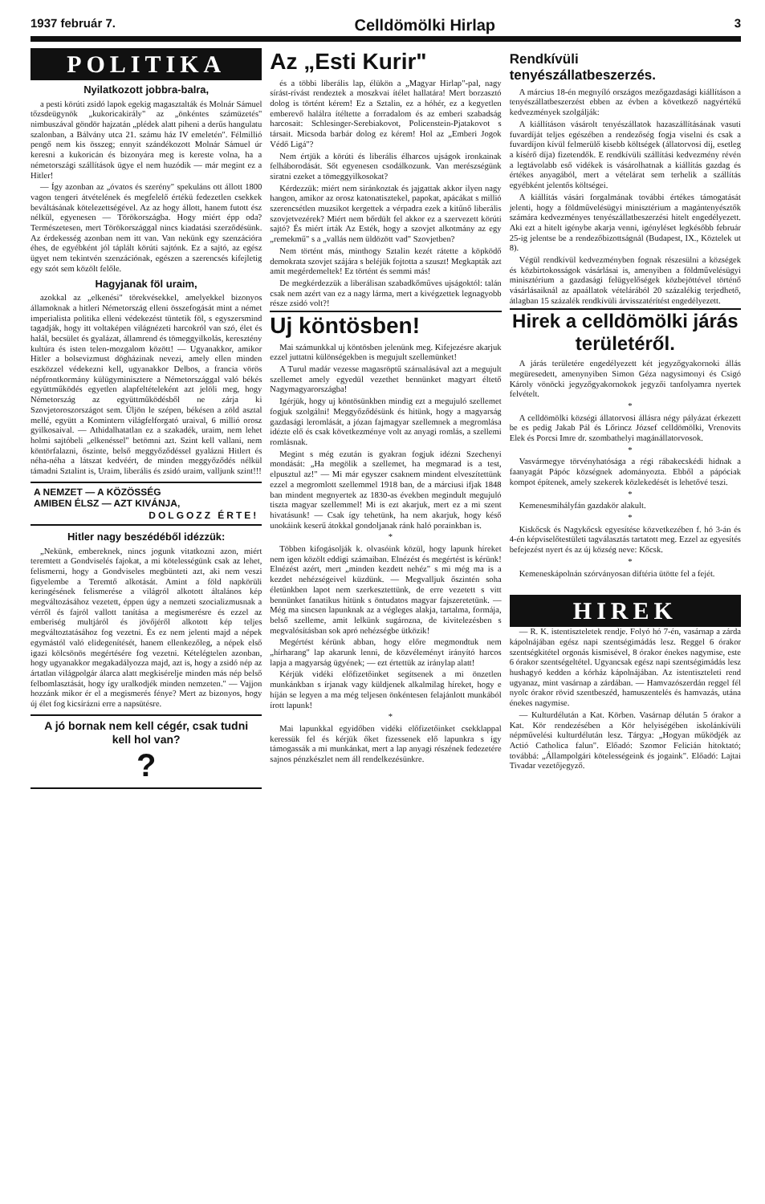1937 február 7. Celldömölki Hirlap 3
POLITIKA
Nyilatkozott jobbra-balra,
a pesti körúti zsidó lapok egekig magasztalták és Molnár Sámuel tőzsdeügynök „kukoricakirály" az „önkéntes számüzetés" nimbuszával göndör hajzatán „plédek alatt piheni a derűs hangulatu szalonban, a Bálvány utca 21. számu ház IV emeletén". Félmillió pengő nem kis összeg; ennyit szándékozott Molnár Sámuel úr keresni a kukoricán és bizonyára meg is kereste volna, ha a németországi szállítások ügye el nem huzódik — már megint ez a Hitler!
— Így azonban az „óvatos és szerény" spekuláns ott állott 1800 vagon tengeri átvételének és megfelelő értékü fedezetlen csekkek beváltásának kötelezettségével. Az az hogy állott, hanem futott ész nélkül, egyenesen — Törökországba. Hogy miért épp oda? Természetesen, mert Törökországgal nincs kiadatási szerződésünk. Az érdekesség azonban nem itt van. Van nekünk egy szenzációra éhes, de egyébként jól táplált körúti sajtónk. Ez a sajtó, az egész ügyet nem tekintvén szenzációnak, egészen a szerencsés kifejletig egy szót sem közölt felőle.
Hagyjanak föl uraim,
azokkal az „elkenési" törekvésekkel, amelyekkel bizonyos államoknak a hitleri Németország elleni összefogását mint a német imperialista politika elleni védekezést tüntetik föl, s egyszersmind tagadják, hogy itt voltaképen világnézeti harcokról van szó, élet és halál, becsület és gyalázat, államrend és tömeggyilkolás, keresztény kultúra és isten telen-mozgalom között! — Ugyanakkor, amikor Hitler a bolsevizmust dögházinak nevezi, amely ellen minden eszközzel védekezni kell, ugyanakkor Delbos, a francia vörös népfrontkormány külügyminisztere a Németországgal való békés együttműködés egyetlen alapfeltételeként azt jelöli meg, hogy Németország az együttműködésből ne zárja ki Szovjetoroszországot sem. Üljön le szépen, békésen a zöld asztal mellé, együtt a Komintern világfelforgató uraival, 6 millió orosz gyilkosaival. — Athidalhatatlan ez a szakadék, uraim, nem lehet holmi sajtóbeli „elkenéssel" betömni azt. Szint kell vallani, nem köntörfalazni, őszinte, belső meggyőződéssel gyalázni Hitlert és néha-néha a látszat kedvéért, de minden meggyőződés nélkül támadni Sztalint is, Uraim, liberális és zsidó uraim, valljunk szint!!!
A NEMZET — A KÖZÖSSÉG
AMIBEN ÉLSZ — AZT KIVÁNJA,
DOLGOZZ ÉRTE!
Hitler nagy beszédéből idézzük:
„Nekünk, embereknek, nincs jogunk vitatkozni azon, miért teremtett a Gondviselés fajokat, a mi kötelességünk csak az lehet, felismerni, hogy a Gondviseles megbünteti azt, aki nem veszi figyelembe a Teremtő alkotását. Amint a föld napkörüli keringésének felismerése a világról alkotott általános kép megváltozásához vezetett, éppen úgy a nemzeti szocializmusnak a vérről és fajról vallott tanítása a megismerésre és ezzel az emberiség multjáról és jövőjéről alkotott kép teljes megváltoztatásához fog vezetni. És ez nem jelenti majd a népek egymástól való elidegenítését, hanem ellenkezőleg, a népek első igazi kölcsönös megértésére fog vezetni. Kételégtelen azonban, hogy ugyanakkor megakadályozza majd, azt is, hogy a zsidó nép az ártatlan világpolgár álarca alatt megkisérelje minden más nép belső felbomlasztását, hogy így uralkodjék minden nemzeten." — Vajjon hozzánk mikor ér el a megismerés fénye? Mert az bizonyos, hogy új élet fog kicsírázni erre a napsütésre.
A jó bornak nem kell cégér, csak tudni kell hol van?
?
Az „Esti Kurir"
és a többi liberális lap, élükön a „Magyar Hirlap"-pal, nagy sírást-rívást rendeztek a moszkvai ítélet hallatára! Mert borzasztó dolog is történt kérem! Ez a Sztalin, ez a hóhér, ez a kegyetlen emberevő halálra ítéltette a forradalom és az emberi szabadság harcosait: Schlesinger-Serebiakovot, Policenstein-Pjatakovot s társait. Micsoda barbár dolog ez kérem! Hol az „Emberi Jogok Védő Ligá"?
Nem értjük a körúti és liberális élharcos ujságok ironkainak felháborodását. Sőt egyenesen csodálkozunk. Van merészségünk siratni ezeket a tömeggyilkosokat?
Kérdezzük: miért nem siránkoztak és jajgattak akkor ilyen nagy hangon, amikor az orosz katonatisztekel, papokat, apácákat s millió szerencsétlen muzsikot kergettek a vérpadra ezek a kitűnő liberális szovjetvezérek? Miért nem bőrdült fel akkor ez a szervezett körúti sajtó? És miért írták Az Esték, hogy a szovjet alkotmány az egy „remekmű" s a „vallás nem üldözött vad" Szovjetben?
Nem történt más, minthogy Sztalin kezét rátette a köpködő demokrata szovjet szájára s beléjük fojtotta a szuszt! Megkapták azt amit megérdemeltek! Ez történt és semmi más!
De megkérdezzük a liberálisan szabadkőműves ujságoktól: talán csak nem azért van ez a nagy lárma, mert a kivégzettek legnagyobb része zsidó volt?!
Uj köntösben!
Mai számunkkal uj köntösben jelenünk meg. Kifejezésre akarjuk ezzel juttatni különségekben is megujult szellemünket!
A Turul madár vezesse magasröptű szárnalásával azt a megujult szellemet amely egyedül vezethet bennünket magyart éltető Nagymagyarországba!
Igérjük, hogy uj köntösünkben mindig ezt a megujuló szellemet fogjuk szolgálni! Meggyőződésünk és hitünk, hogy a magyarság gazdasági leromlását, a józan fajmagyar szellemnek a megromlása idézte elő és csak következménye volt az anyagi romlás, a szellemi romlásnak.
Megint s még ezután is gyakran fogjuk idézni Szechenyi mondását: „Ha megölik a szellemet, ha megmarad is a test, elpusztul az!" — Mi már egyszer csaknem mindent elveszítettünk ezzel a megromlott szellemmel 1918 ban, de a márciusi ifjak 1848 ban mindent megnyertek az 1830-as években megindult megujuló tiszta magyar szellemmel! Mi is ezt akarjuk, mert ez a mi szent hivatásunk! — Csak így tehetünk, ha nem akarjuk, hogy késő unokáink keserű átokkal gondoljanak ránk haló porainkban is.
*
Többen kifogásolják k. olvasóink közül, hogy lapunk híreket nem igen közölt eddigi számaiban. Elnézést és megértést is kérünk! Elnézést azért, mert „minden kezdett nehéz" s mi még ma is a kezdet nehézségeivel küzdünk. — Megvalljuk őszintén soha életünkben lapot nem szerkesztettünk, de erre vezetett s vitt bennünket fanatikus hitünk s öntudatos magyar fajszeretetünk. — Még ma sincsen lapunknak az a végleges alakja, tartalma, formája, belső szelleme, amit lelkünk sugározna, de kivitelezésben s megvalósításban sok apró nehézségbe ütközik!
Megértést kérünk abban, hogy előre megmondtuk nem „hírharang" lap akarunk lenni, de közvéleményt irányító harcos lapja a magyarság ügyének; — ezt értettük az iránylap alatt!
Kérjük vidéki előfizetőinket segítsenek a mi önzetlen munkánkban s írjanak vagy küldjenek alkalmilag híreket, hogy e híján se legyen a ma még teljesen önkéntesen felajánlott munkából írott lapunk!
*
Mai lapunkkal egyidőben vidéki előfizetőinket csekklappal keressük fel és kérjük őket fizessenek elő lapunkra s így támogassák a mi munkánkat, mert a lap anyagi részének fedezetére sajnos pénzkészlet nem áll rendelkezésünkre.
Rendkívüli
tenyészállatbeszerzés.
A március 18-én megnyíló országos mezőgazdasági kiállításon a tenyészállatbeszerzést ebben az évben a következő nagyértékű kedvezmények szolgálják:
A kiállításon vásárolt tenyészállatok hazaszállításának vasuti fuvardíját teljes egészében a rendezőség fogja viselni és csak a fuvardíjon kívül felmerülő kisebb költségek (állatorvosi díj, esetleg a kísérő díja) fizetendők. E rendkívüli szállítási kedvezmény révén a legtávolabb eső vidékek is vásárolhatnak a kiállítás gazdag és értékes anyagából, mert a vételárat sem terhelik a szállítás egyébként jelentős költségei.
A kiállítás vásári forgalmának további értékes támogatását jelenti, hogy a földművelésügyi minisztérium a magántenyésztők számára kedvezményes tenyészállatbeszerzési hitelt engedélyezett. Aki ezt a hitelt igénybe akarja venni, igényléset legkésőbb február 25-ig jelentse be a rendezőbizottságnál (Budapest, IX., Köztelek ut 8).
Végül rendkívül kedvezményben fognak részesülni a községek és közbirtokosságok vásárlásai is, amenyiben a földművelésügyi minisztérium a gazdasági felügyelőségek közbejöttével történő vásárlásaiknál az apaállatok vételárából 20 százalékig terjedhető, átlagban 15 százalék rendkívüli árvisszatérítést engedélyezett.
Hirek a celldömölki járás területéről.
A járás területére engedélyezett két jegyzőgyakornoki állás megüresedett, amenynyiben Simon Géza nagysimonyi és Csigó Károly vönöcki jegyzőgyakornokok jegyzői tanfolyamra nyertek felvételt.
*
A celldömölki községi állatorvosi állásra négy pályázat érkezett be es pedig Jakab Pál és Lőrincz József celldömölki, Vrenovits Elek és Porcsi Imre dr. szombathelyi magánállatorvosok.
*
Vasvármegye törvényhatósága a régi rábakecskédi hidnak a faanyagát Pápóc községnek adományozta. Ebből a pápóciak kompot építenek, amely szekerek közlekedését is lehetővé teszi.
*
Kemenesmihályfán gazdakör alakult.
*
Kiskőcsk és Nagykőcsk egyesítése közvetkezében f. hó 3-án és 4-én képviselőtestületi tagválasztás tartatott meg. Ezzel az egyesítés befejezést nyert és az új község neve: Kőcsk.
*
Kemenesk­ápolnán szórványosan diftéria ütötte fel a fejét.
HIREK
— R. K. istentiszteletek rendje. Folyó hó 7-én, vasárnap a zárda kápolnájában egész napi szentségimádás lesz. Reggel 6 órakor szentségkitétel orgonás kismisével, 8 órakor énekes nagymise, este 6 órakor szentségeltétel. Ugyancsak egész napi szentségimádás lesz hushagyó kedden a kórház kápolnájában. Az istentiszteleti rend ugyanaz, mint vasárnap a zárdában. — Hamvazószerdán reggel fél nyolc órakor rövid szentbeszéd, hamuszentelés és hamvazás, utána énekes nagymise.
— Kulturdélután a Kat. Körben. Vasárnap délután 5 órakor a Kat. Kör rendezésében a Kör helyiségében iskolánkívüli népművelési kulturdélután lesz. Tárgya: „Hogyan működjék az Actió Catholica falun". Előadó: Szomor Felicián hitoktató; továbbá: „Állampolgári kötelességeink és jogaink". Előadó: Lajtai Tivadar vezetőjegyző.